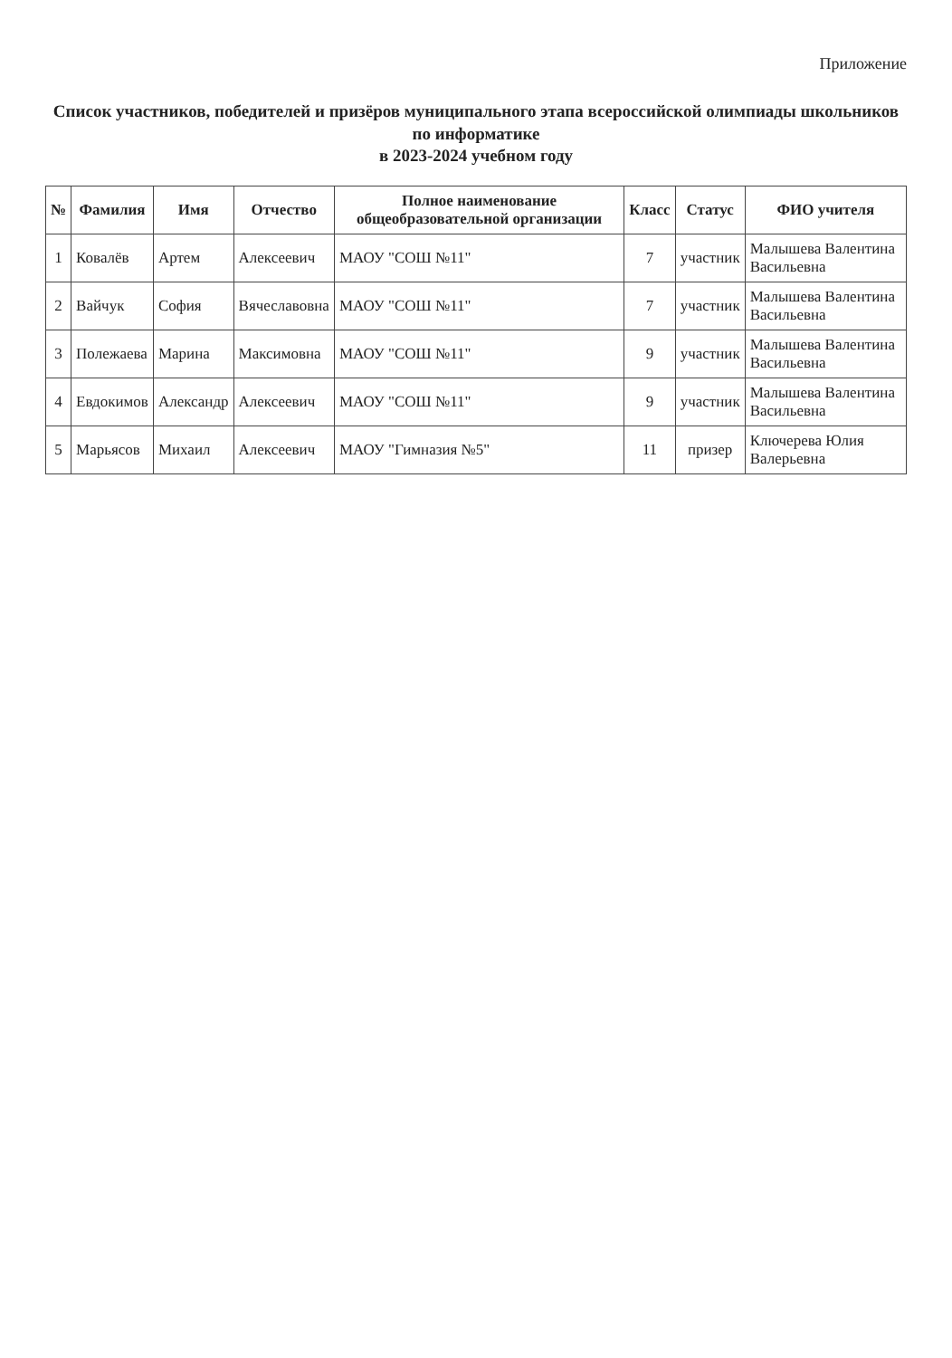Приложение
Список участников, победителей и призёров муниципального этапа всероссийской олимпиады школьников по информатике
в 2023-2024 учебном году
| № | Фамилия | Имя | Отчество | Полное наименование общеобразовательной организации | Класс | Статус | ФИО учителя |
| --- | --- | --- | --- | --- | --- | --- | --- |
| 1 | Ковалёв | Артем | Алексеевич | МАОУ "СОШ №11" | 7 | участник | Малышева Валентина Васильевна |
| 2 | Вайчук | София | Вячеславовна | МАОУ "СОШ №11" | 7 | участник | Малышева Валентина Васильевна |
| 3 | Полежаева | Марина | Максимовна | МАОУ "СОШ №11" | 9 | участник | Малышева Валентина Васильевна |
| 4 | Евдокимов | Александр | Алексеевич | МАОУ "СОШ №11" | 9 | участник | Малышева Валентина Васильевна |
| 5 | Марьясов | Михаил | Алексеевич | МАОУ "Гимназия №5" | 11 | призер | Ключерева Юлия Валерьевна |